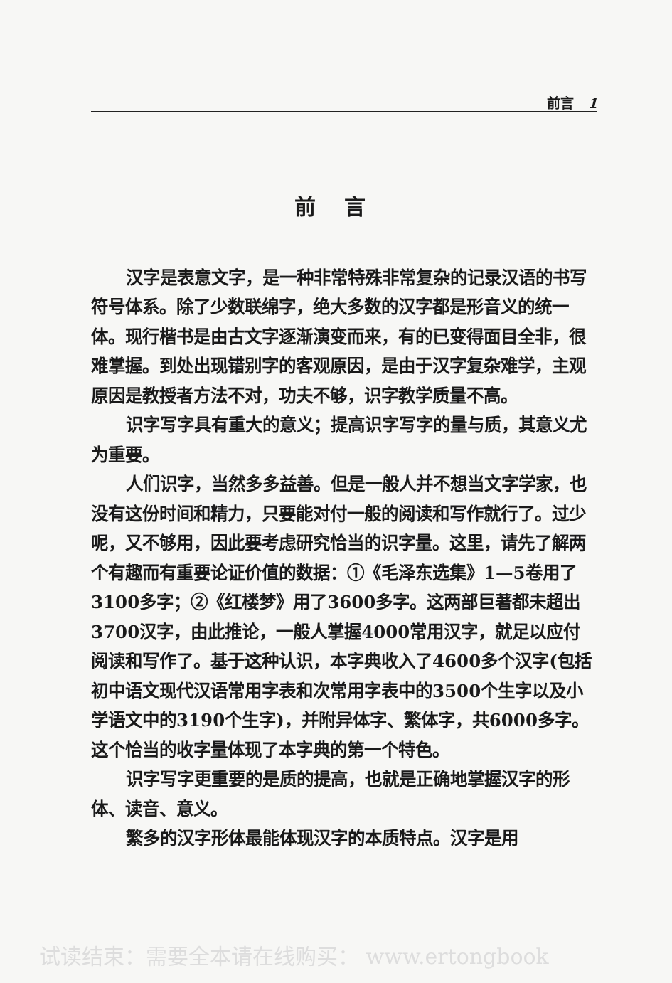前言 1
前言
汉字是表意文字，是一种非常特殊非常复杂的记录汉语的书写符号体系。除了少数联绵字，绝大多数的汉字都是形音义的统一体。现行楷书是由古文字逐渐演变而来，有的已变得面目全非，很难掌握。到处出现错别字的客观原因，是由于汉字复杂难学，主观原因是教授者方法不对，功夫不够，识字教学质量不高。
识字写字具有重大的意义；提高识字写字的量与质，其意义尤为重要。
人们识字，当然多多益善。但是一般人并不想当文字学家，也没有这份时间和精力，只要能对付一般的阅读和写作就行了。过少呢，又不够用，因此要考虑研究恰当的识字量。这里，请先了解两个有趣而有重要论证价值的数据：①《毛泽东选集》1—5卷用了3100多字；②《红楼梦》用了3600多字。这两部巨著都未超出3700汉字，由此推论，一般人掌握4000常用汉字，就足以应付阅读和写作了。基于这种认识，本字典收入了4600多个汉字(包括初中语文现代汉语常用字表和次常用字表中的3500个生字以及小学语文中的3190个生字)，并附异体字、繁体字，共6000多字。这个恰当的收字量体现了本字典的第一个特色。
识字写字更重要的是质的提高，也就是正确地掌握汉字的形体、读音、意义。
繁多的汉字形体最能体现汉字的本质特点。汉字是用
试读结束：需要全本请在线购买： www.ertongbook